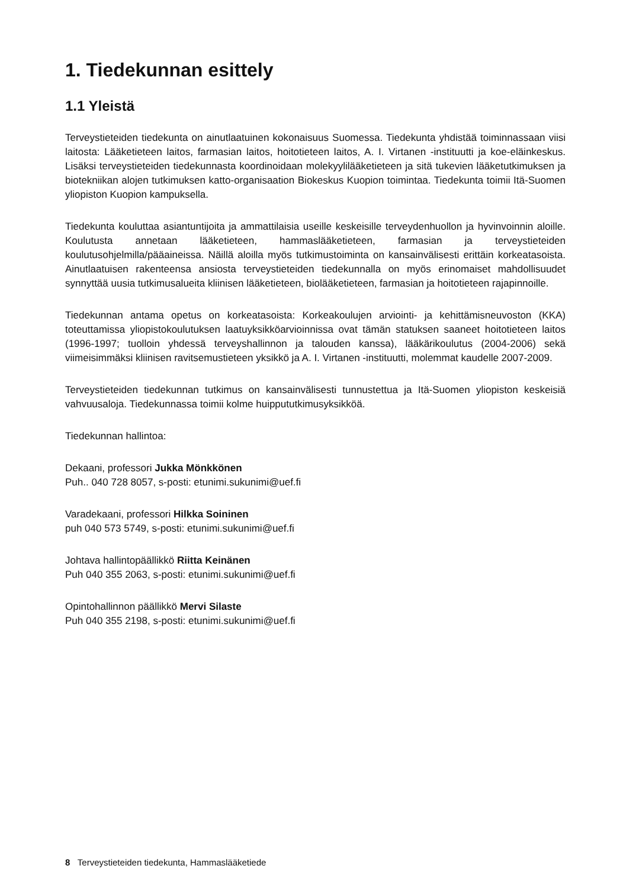1. Tiedekunnan esittely
1.1 Yleistä
Terveystieteiden tiedekunta on ainutlaatuinen kokonaisuus Suomessa. Tiedekunta yhdistää toiminnassaan viisi laitosta: Lääketieteen laitos, farmasian laitos, hoitotieteen laitos, A. I. Virtanen -instituutti ja koe-eläinkeskus. Lisäksi terveystieteiden tiedekunnasta koordinoidaan molekyylilääketieteen ja sitä tukevien lääketutkimuksen ja biotekniikan alojen tutkimuksen katto-organisaation Biokeskus Kuopion toimintaa. Tiedekunta toimii Itä-Suomen yliopiston Kuopion kampuksella.
Tiedekunta kouluttaa asiantuntijoita ja ammattilaisia useille keskeisille terveydenhuollon ja hyvinvoinnin aloille. Koulutusta annetaan lääketieteen, hammaslääketieteen, farmasian ja terveystieteiden koulutusohjelmilla/pääaineissa. Näillä aloilla myös tutkimustoiminta on kansainvälisesti erittäin korkeatasoista. Ainutlaatuisen rakenteensa ansiosta terveystieteiden tiedekunnalla on myös erinomaiset mahdollisuudet synnyttää uusia tutkimusalueita kliinisen lääketieteen, biolääketieteen, farmasian ja hoitotieteen rajapinnoille.
Tiedekunnan antama opetus on korkeatasoista: Korkeakoulujen arviointi- ja kehittämisneuvoston (KKA) toteuttamissa yliopistokoulutuksen laatuyksikköarvioinnissa ovat tämän statuksen saaneet hoitotieteen laitos (1996-1997; tuolloin yhdessä terveyshallinnon ja talouden kanssa), lääkärikoulutus (2004-2006) sekä viimeisimmäksi kliinisen ravitsemustieteen yksikkö ja A. I. Virtanen -instituutti, molemmat kaudelle 2007-2009.
Terveystieteiden tiedekunnan tutkimus on kansainvälisesti tunnustettua ja Itä-Suomen yliopiston keskeisiä vahvuusaloja. Tiedekunnassa toimii kolme huippututkimusyksikköä.
Tiedekunnan hallintoa:
Dekaani, professori Jukka Mönkkönen
Puh.. 040 728 8057, s-posti: etunimi.sukunimi@uef.fi
Varadekaani, professori Hilkka Soininen
puh 040 573 5749, s-posti: etunimi.sukunimi@uef.fi
Johtava hallintopäällikkö Riitta Keinänen
Puh 040 355 2063, s-posti: etunimi.sukunimi@uef.fi
Opintohallinnon päällikkö Mervi Silaste
Puh 040 355 2198, s-posti: etunimi.sukunimi@uef.fi
8 Terveystieteiden tiedekunta, Hammaslääketiede